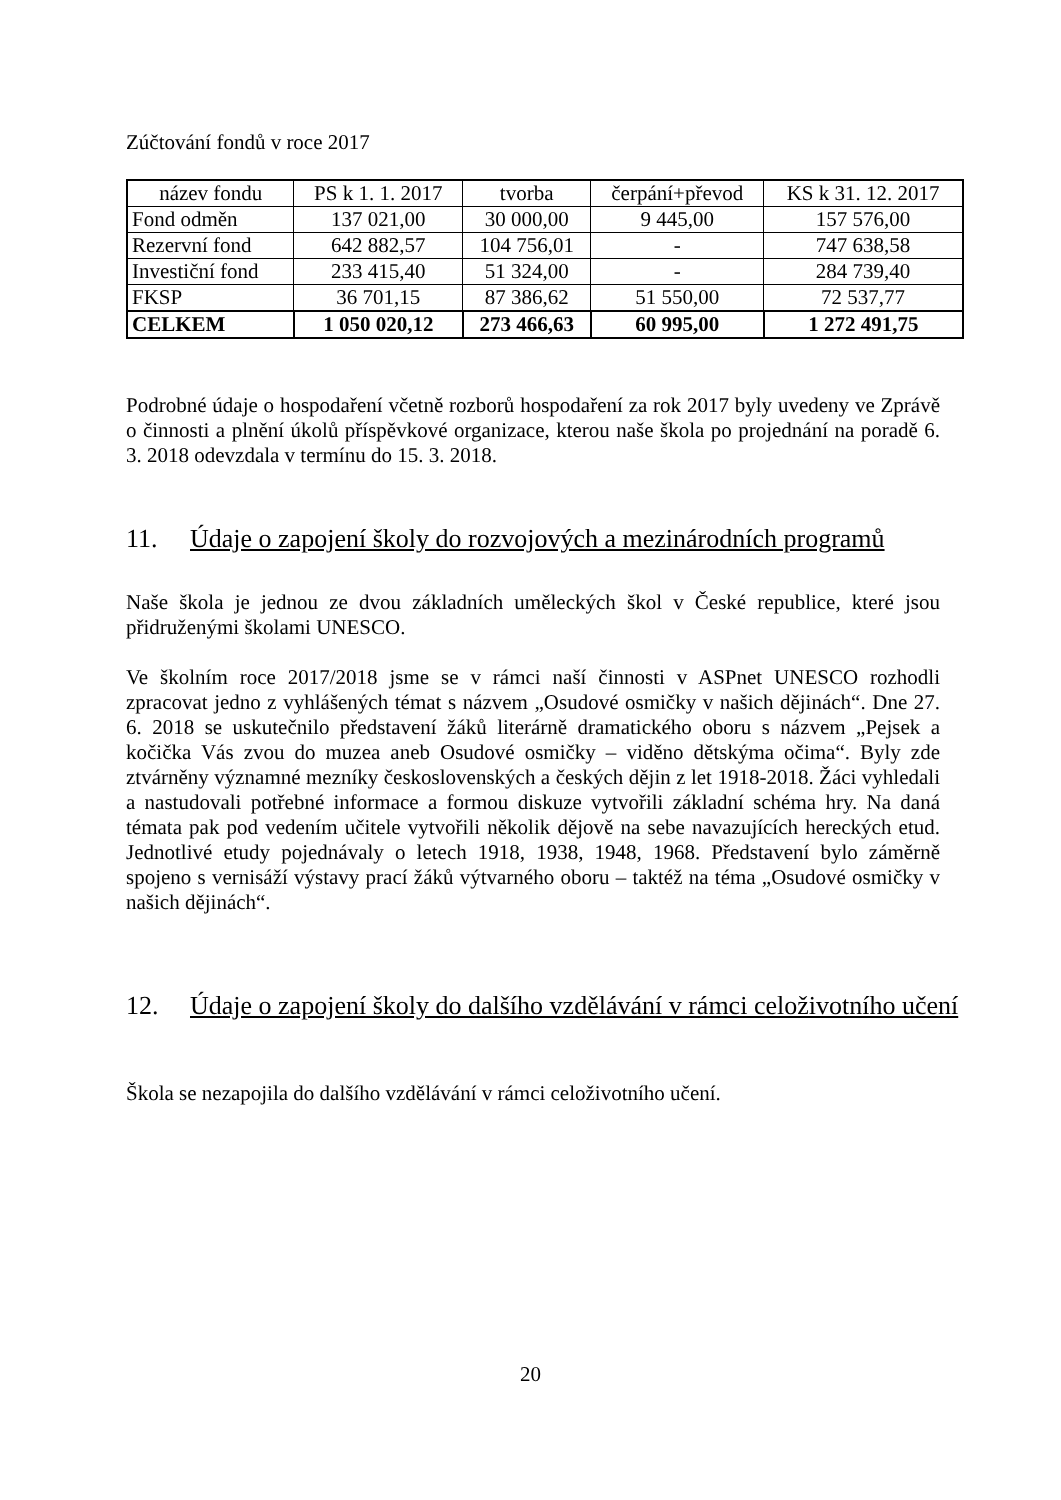Zúčtování fondů v roce 2017
| název fondu | PS k 1. 1. 2017 | tvorba | čerpání+převod | KS k 31. 12. 2017 |
| --- | --- | --- | --- | --- |
| Fond odměn | 137 021,00 | 30 000,00 | 9 445,00 | 157 576,00 |
| Rezervní fond | 642 882,57 | 104 756,01 | - | 747 638,58 |
| Investiční fond | 233 415,40 | 51 324,00 | - | 284 739,40 |
| FKSP | 36 701,15 | 87 386,62 | 51 550,00 | 72 537,77 |
| CELKEM | 1 050 020,12 | 273 466,63 | 60 995,00 | 1 272 491,75 |
Podrobné údaje o hospodaření včetně rozborů hospodaření za rok 2017 byly uvedeny ve Zprávě o činnosti a plnění úkolů příspěvkové organizace, kterou naše škola po projednání na poradě 6. 3. 2018 odevzdala v termínu do 15. 3. 2018.
11. Údaje o zapojení školy do rozvojových a mezinárodních programů
Naše škola je jednou ze dvou základních uměleckých škol v České republice, které jsou přidruženými školami UNESCO.
Ve školním roce 2017/2018 jsme se v rámci naší činnosti v ASPnet UNESCO rozhodli zpracovat jedno z vyhlášených témat s názvem „Osudové osmičky v našich dějinách“. Dne 27. 6. 2018 se uskutečnilo představení žáků literárně dramatického oboru s názvem „Pejsek a kočička Vás zvou do muzea aneb Osudové osmičky – viděno dětskýma očima“. Byly zde ztvárněny významné mezníky československých a českých dějin z let 1918-2018. Žáci vyhledali a nastudovali potřebné informace a formou diskuze vytvořili základní schéma hry. Na daná témata pak pod vedením učitele vytvořili několik dějově na sebe navazujících hereckých etud. Jednotlivé etudy pojednávaly o letech 1918, 1938, 1948, 1968. Představení bylo záměrně spojeno s vernisáží výstavy prací žáků výtvarného oboru – taktéž na téma „Osudové osmičky v našich dějinách“.
12. Údaje o zapojení školy do dalšího vzdělávání v rámci celoživotního učení
Škola se nezapojila do dalšího vzdělávání v rámci celoživotního učení.
20